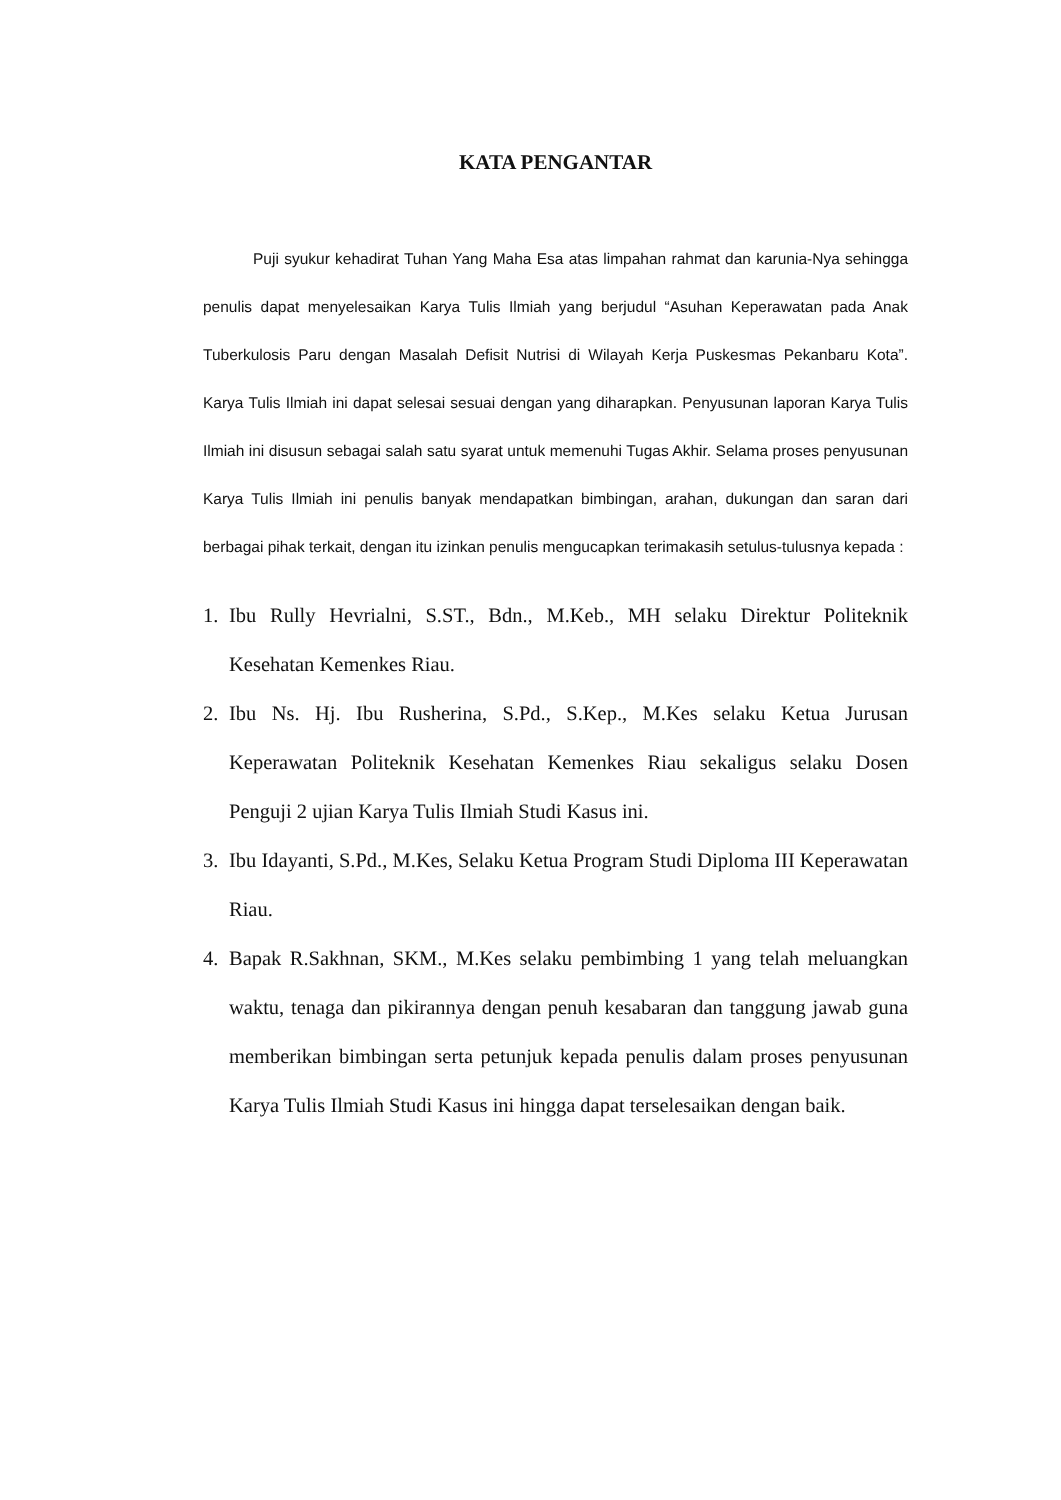KATA PENGANTAR
Puji syukur kehadirat Tuhan Yang Maha Esa atas limpahan rahmat dan karunia-Nya sehingga penulis dapat menyelesaikan Karya Tulis Ilmiah yang berjudul “Asuhan Keperawatan pada Anak Tuberkulosis Paru dengan Masalah Defisit Nutrisi di Wilayah Kerja Puskesmas Pekanbaru Kota”. Karya Tulis Ilmiah ini dapat selesai sesuai dengan yang diharapkan. Penyusunan laporan Karya Tulis Ilmiah ini disusun sebagai salah satu syarat untuk memenuhi Tugas Akhir. Selama proses penyusunan Karya Tulis Ilmiah ini penulis banyak mendapatkan bimbingan, arahan, dukungan dan saran dari berbagai pihak terkait, dengan itu izinkan penulis mengucapkan terimakasih setulus-tulusnya kepada :
1. Ibu Rully Hevrialni, S.ST., Bdn., M.Keb., MH selaku Direktur Politeknik Kesehatan Kemenkes Riau.
2. Ibu Ns. Hj. Ibu Rusherina, S.Pd., S.Kep., M.Kes selaku Ketua Jurusan Keperawatan Politeknik Kesehatan Kemenkes Riau sekaligus selaku Dosen Penguji 2 ujian Karya Tulis Ilmiah Studi Kasus ini.
3. Ibu Idayanti, S.Pd., M.Kes, Selaku Ketua Program Studi Diploma III Keperawatan Riau.
4. Bapak R.Sakhnan, SKM., M.Kes selaku pembimbing 1 yang telah meluangkan waktu, tenaga dan pikirannya dengan penuh kesabaran dan tanggung jawab guna memberikan bimbingan serta petunjuk kepada penulis dalam proses penyusunan Karya Tulis Ilmiah Studi Kasus ini hingga dapat terselesaikan dengan baik.